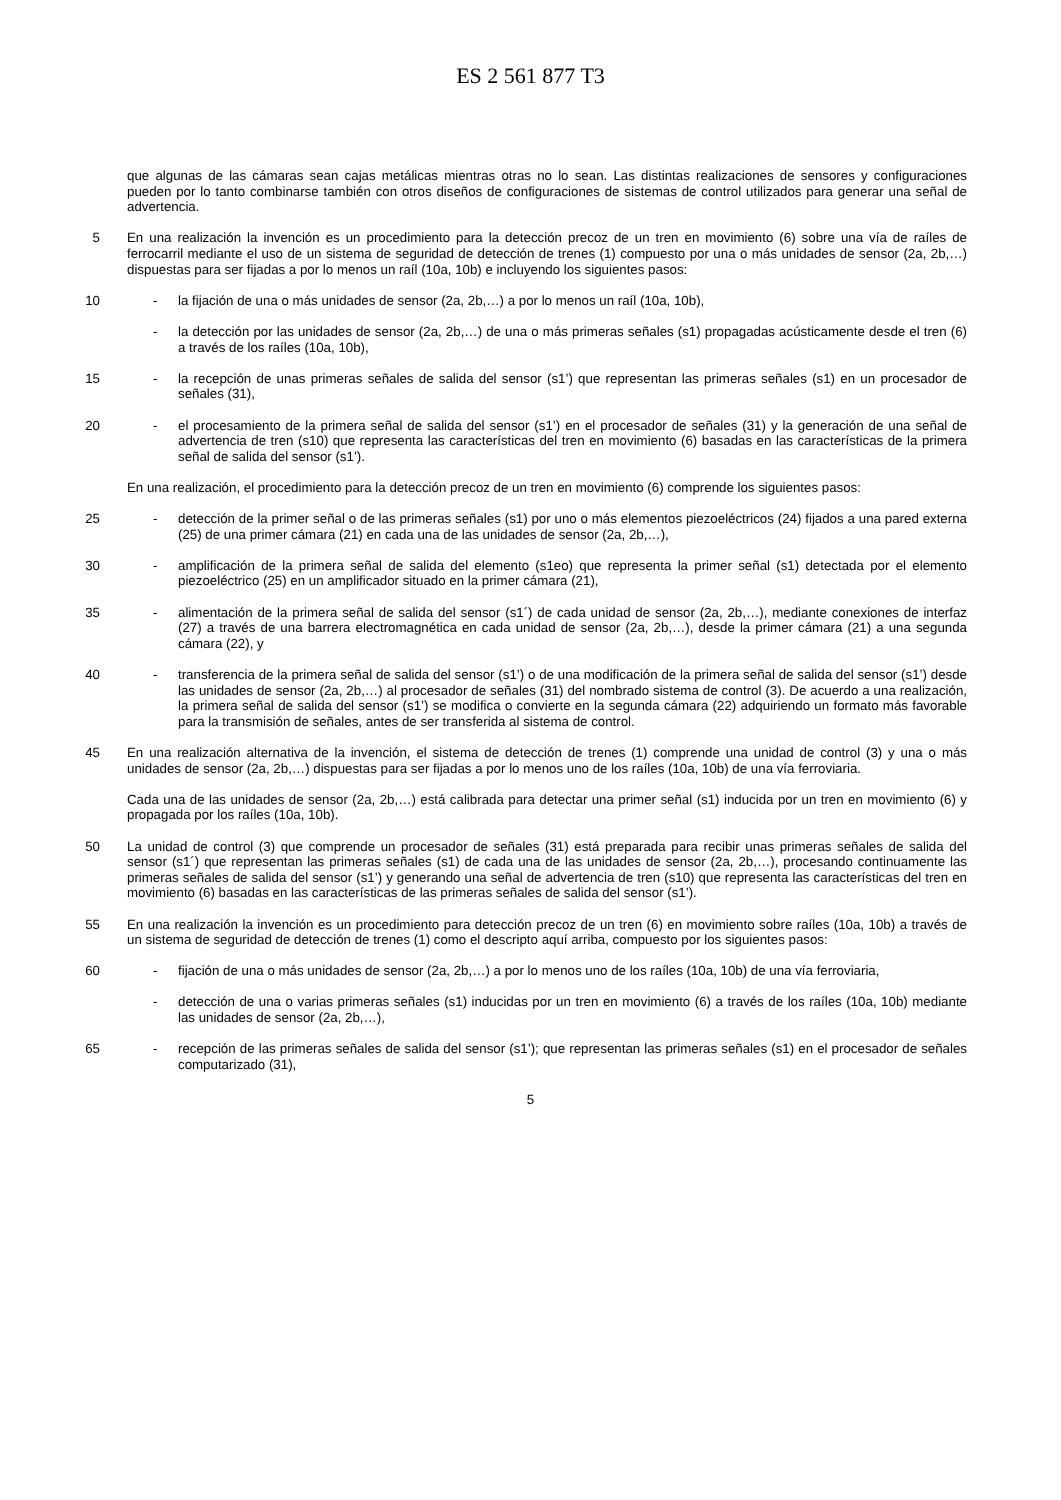ES 2 561 877 T3
que algunas de las cámaras sean cajas metálicas mientras otras no lo sean. Las distintas realizaciones de sensores y configuraciones pueden por lo tanto combinarse también con otros diseños de configuraciones de sistemas de control utilizados para generar una señal de advertencia.
5 En una realización la invención es un procedimiento para la detección precoz de un tren en movimiento (6) sobre una vía de raíles de ferrocarril mediante el uso de un sistema de seguridad de detección de trenes (1) compuesto por una o más unidades de sensor (2a, 2b,…) dispuestas para ser fijadas a por lo menos un raíl (10a, 10b) e incluyendo los siguientes pasos:
10
-
la fijación de una o más unidades de sensor (2a, 2b,…) a por lo menos un raíl (10a, 10b),
-
la detección por las unidades de sensor (2a, 2b,…) de una o más primeras señales (s1) propagadas acústicamente desde el tren (6) a través de los raíles (10a, 10b),
15
-
la recepción de unas primeras señales de salida del sensor (s1’) que representan las primeras señales (s1) en un procesador de señales (31),
20
-
el procesamiento de la primera señal de salida del sensor (s1’) en el procesador de señales (31) y la generación de una señal de advertencia de tren (s10) que representa las características del tren en movimiento (6) basadas en las características de la primera señal de salida del sensor (s1’).
En una realización, el procedimiento para la detección precoz de un tren en movimiento (6) comprende los siguientes pasos:
25
-
detección de la primer señal o de las primeras señales (s1) por uno o más elementos piezoeléctricos (24) fijados a una pared externa (25) de una primer cámara (21) en cada una de las unidades de sensor (2a, 2b,…),
30
-
amplificación de la primera señal de salida del elemento (s1eo) que representa la primer señal (s1) detectada por el elemento piezoeléctrico (25) en un amplificador situado en la primer cámara (21),
35
-
alimentación de la primera señal de salida del sensor (s1´) de cada unidad de sensor (2a, 2b,…), mediante conexiones de interfaz (27) a través de una barrera electromagnética en cada unidad de sensor (2a, 2b,…), desde la primer cámara (21) a una segunda cámara (22), y
40
-
transferencia de la primera señal de salida del sensor (s1’) o de una modificación de la primera señal de salida del sensor (s1’) desde las unidades de sensor (2a, 2b,…) al procesador de señales (31) del nombrado sistema de control (3). De acuerdo a una realización, la primera señal de salida del sensor (s1’) se modifica o convierte en la segunda cámara (22) adquiriendo un formato más favorable para la transmisión de señales, antes de ser transferida al sistema de control.
45 En una realización alternativa de la invención, el sistema de detección de trenes (1) comprende una unidad de control (3) y una o más unidades de sensor (2a, 2b,…) dispuestas para ser fijadas a por lo menos uno de los raíles (10a, 10b) de una vía ferroviaria.
Cada una de las unidades de sensor (2a, 2b,…) está calibrada para detectar una primer señal (s1) inducida por un tren en movimiento (6) y propagada por los raíles (10a, 10b).
50 La unidad de control (3) que comprende un procesador de señales (31) está preparada para recibir unas primeras señales de salida del sensor (s1´) que representan las primeras señales (s1) de cada una de las unidades de sensor (2a, 2b,…), procesando continuamente las primeras señales de salida del sensor (s1’) y generando una señal de advertencia de tren (s10) que representa las características del tren en movimiento (6) basadas en las características de las primeras señales de salida del sensor (s1’).
55 En una realización la invención es un procedimiento para detección precoz de un tren (6) en movimiento sobre raíles (10a, 10b) a través de un sistema de seguridad de detección de trenes (1) como el descripto aquí arriba, compuesto por los siguientes pasos:
60
-
fijación de una o más unidades de sensor (2a, 2b,…) a por lo menos uno de los raíles (10a, 10b) de una vía ferroviaria,
-
detección de una o varias primeras señales (s1) inducidas por un tren en movimiento (6) a través de los raíles (10a, 10b) mediante las unidades de sensor (2a, 2b,…),
65
-
recepción de las primeras señales de salida del sensor (s1’); que representan las primeras señales (s1) en el procesador de señales computarizado (31),
5